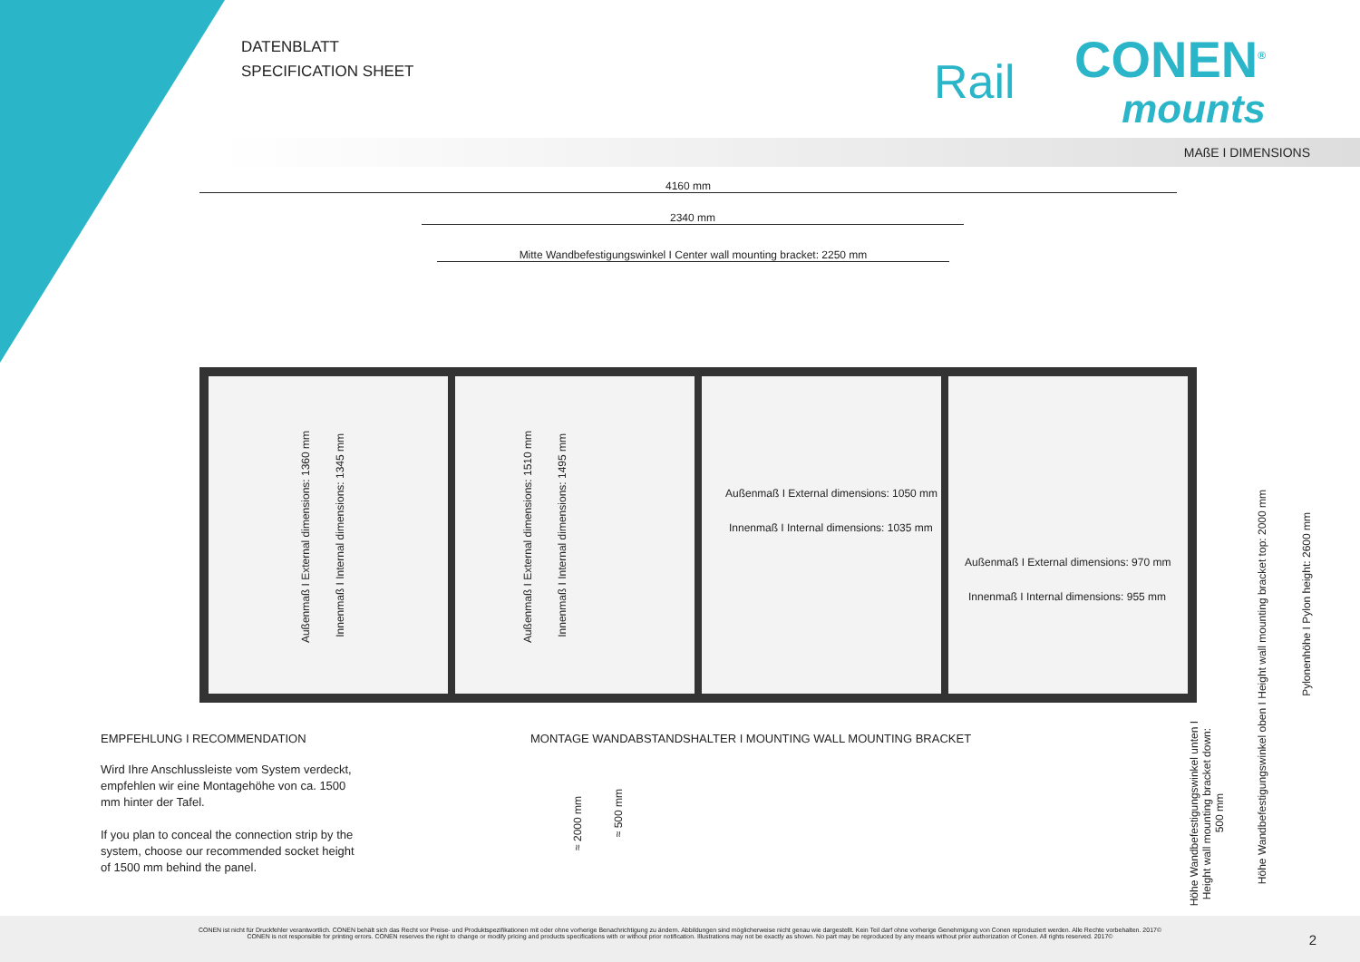DATENBLATT
SPECIFICATION SHEET
Rail
CONEN<sup>®</sup>
mounts
MAßE I DIMENSIONS
4160 mm
2340 mm
Mitte Wandbefestigungswinkel I Center wall mounting bracket: 2250 mm
Außenmaß I External dimensions: 1360 mm
Innenmaß I Internal dimensions: 1345 mm
Außenmaß I External dimensions: 1510 mm
Innenmaß I Internal dimensions: 1495 mm
Außenmaß I External dimensions: 1050 mm
Innenmaß I Internal dimensions: 1035 mm
Außenmaß I External dimensions: 970 mm
Innenmaß I Internal dimensions: 955 mm
Höhe Wandbefestigungswinkel unten I
Height wall mounting bracket down:
500 mm
Höhe Wandbefestigungswinkel oben I Height wall mounting bracket top: 2000 mm
Pylonenhöhe I Pylon height: 2600 mm
EMPFEHLUNG I RECOMMENDATION
Wird Ihre Anschlussleiste vom System verdeckt, empfehlen wir eine Montagehöhe von ca. 1500 mm hinter der Tafel.
If you plan to conceal the connection strip by the system, choose our recommended socket height of 1500 mm behind the panel.
MONTAGE WANDABSTANDSHALTER I MOUNTING WALL MOUNTING BRACKET
≈ 2000 mm
≈ 500 mm
CONEN ist nicht für Druckfehler verantwortlich. CONEN behält sich das Recht vor Preise- und Produktspezifikationen mit oder ohne vorherige Benachrichtigung zu ändern. Abbildungen sind möglicherweise nicht genau wie dargestellt. Kein Teil darf ohne vorherige Genehmigung von Conen reproduziert werden. Alle Rechte vorbehalten. 2017©
CONEN is not responsible for printing errors. CONEN reserves the right to change or modify pricing and products specifications with or without prior notification. Illustrations may not be exactly as shown. No part may be reproduced by any means without prior authorization of Conen. All rights reserved. 2017©
2